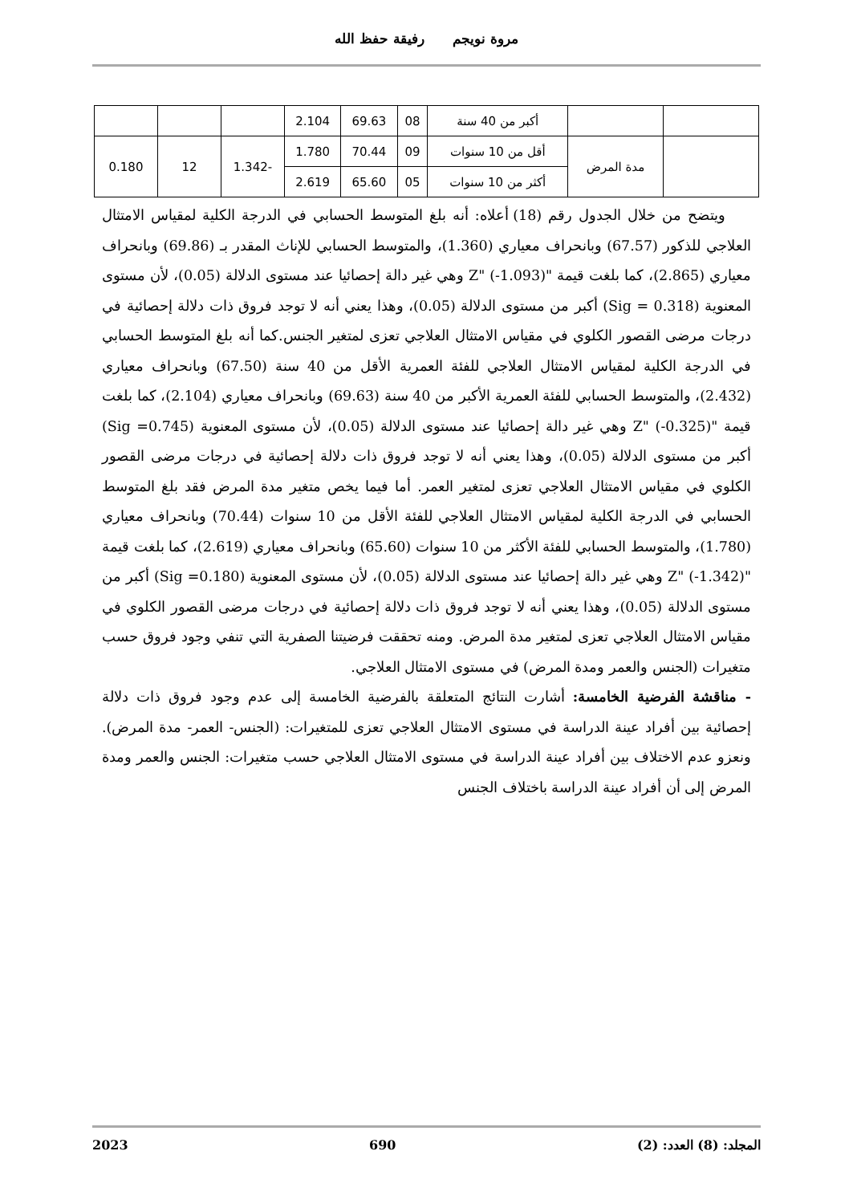مروة نويجم رفيقة حفظ الله
| | | أكبر من 40 سنة | 08 | 69.63 | 2.104 | | | |
| | مدة المرض | أقل من 10 سنوات | 09 | 70.44 | 1.780 | -1.342 | 12 | 0.180 |
| | | أكثر من 10 سنوات | 05 | 65.60 | 2.619 | | | |
ويتضح من خلال الجدول رقم (18) أعلاه: أنه بلغ المتوسط الحسابي في الدرجة الكلية لمقياس الامتثال العلاجي للذكور (67.57) وبانحراف معياري (1.360)، والمتوسط الحسابي للإناث المقدر بـ (69.86) وبانحراف معياري (2.865)، كما بلغت قيمة "Z" (‎-1.093) وهي غير دالة إحصائيا عند مستوى الدلالة (0.05)، لأن مستوى المعنوية (Sig = 0.318) أكبر من مستوى الدلالة (0.05)، وهذا يعني أنه لا توجد فروق ذات دلالة إحصائية في درجات مرضى القصور الكلوي في مقياس الامتثال العلاجي تعزى لمتغير الجنس.كما أنه بلغ المتوسط الحسابي في الدرجة الكلية لمقياس الامتثال العلاجي للفئة العمرية الأقل من 40 سنة (67.50) وبانحراف معياري (2.432)، والمتوسط الحسابي للفئة العمرية الأكبر من 40 سنة (69.63) وبانحراف معياري (2.104)، كما بلغت قيمة "Z" (‎-0.325) وهي غير دالة إحصائيا عند مستوى الدلالة (0.05)، لأن مستوى المعنوية (Sig =0.745) أكبر من مستوى الدلالة (0.05)، وهذا يعني أنه لا توجد فروق ذات دلالة إحصائية في درجات مرضى القصور الكلوي في مقياس الامتثال العلاجي تعزى لمتغير العمر. أما فيما يخص متغير مدة المرض فقد بلغ المتوسط الحسابي في الدرجة الكلية لمقياس الامتثال العلاجي للفئة الأقل من 10 سنوات (70.44) وبانحراف معياري (1.780)، والمتوسط الحسابي للفئة الأكثر من 10 سنوات (65.60) وبانحراف معياري (2.619)، كما بلغت قيمة "Z" (‎-1.342) وهي غير دالة إحصائيا عند مستوى الدلالة (0.05)، لأن مستوى المعنوية (Sig =0.180) أكبر من مستوى الدلالة (0.05)، وهذا يعني أنه لا توجد فروق ذات دلالة إحصائية في درجات مرضى القصور الكلوي في مقياس الامتثال العلاجي تعزى لمتغير مدة المرض. ومنه تحققت فرضيتنا الصفرية التي تنفي وجود فروق حسب متغيرات (الجنس والعمر ومدة المرض) في مستوى الامتثال العلاجي.
- مناقشة الفرضية الخامسة: أشارت النتائج المتعلقة بالفرضية الخامسة إلى عدم وجود فروق ذات دلالة إحصائية بين أفراد عينة الدراسة في مستوى الامتثال العلاجي تعزى للمتغيرات: (الجنس- العمر- مدة المرض). ونعزو عدم الاختلاف بين أفراد عينة الدراسة في مستوى الامتثال العلاجي حسب متغيرات: الجنس والعمر ومدة المرض إلى أن أفراد عينة الدراسة باختلاف الجنس
المجلد: (8) العدد: (2) 690 2023